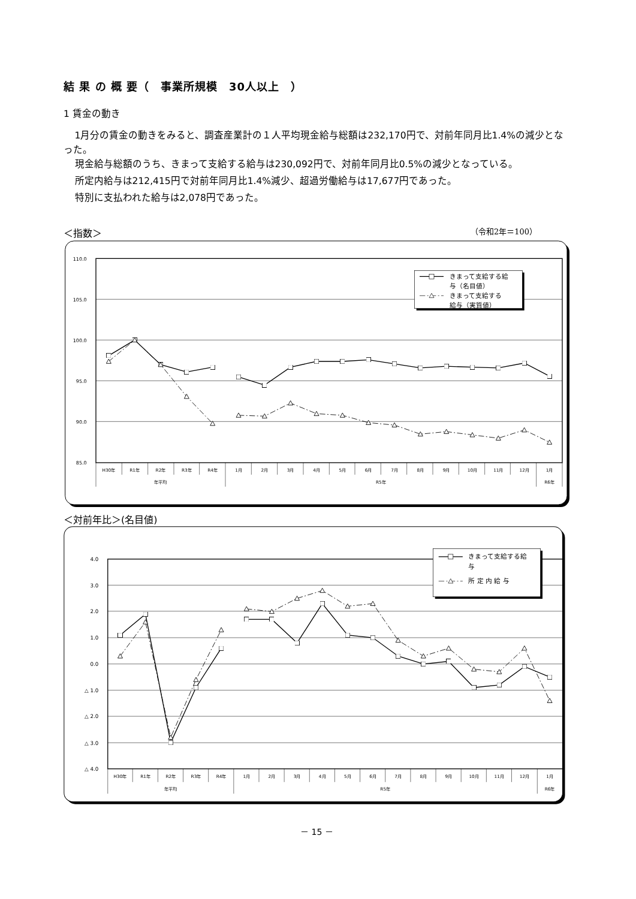結 果 の 概 要（　事業所規模　30人以上　）
1 賃金の動き
1月分の賃金の動きをみると、調査産業計の１人平均現金給与総額は232,170円で、対前年同月比1.4%の減少となった。
現金給与総額のうち、きまって支給する給与は230,092円で、対前年同月比0.5%の減少となっている。
所定内給与は212,415円で対前年同月比1.4%減少、超過労働給与は17,677円であった。
特別に支払われた給与は2,078円であった。
＜指数＞ （令和2年＝100）
110.0
105.0
100.0
95.0
90.0
85.0
H30年
R1年
R2年
R3年
R4年
1月
2月
3月
4月
5月
6月
7月
8月
9月
10月
11月
12月
1月
年平均
R5年
R6年
きまって支給する給
与（名目値）
きまって支給する
給与（実質値）
＜対前年比＞(名目値)
4.0
3.0
2.0
1.0
0.0
△ 1.0
△ 2.0
△ 3.0
△ 4.0
H30年
R1年
R2年
R3年
R4年
1月
2月
3月
4月
5月
6月
7月
8月
9月
10月
11月
12月
1月
年平均
R5年
R6年
きまって支給する給
与
所 定 内 給 与
－ 15 －